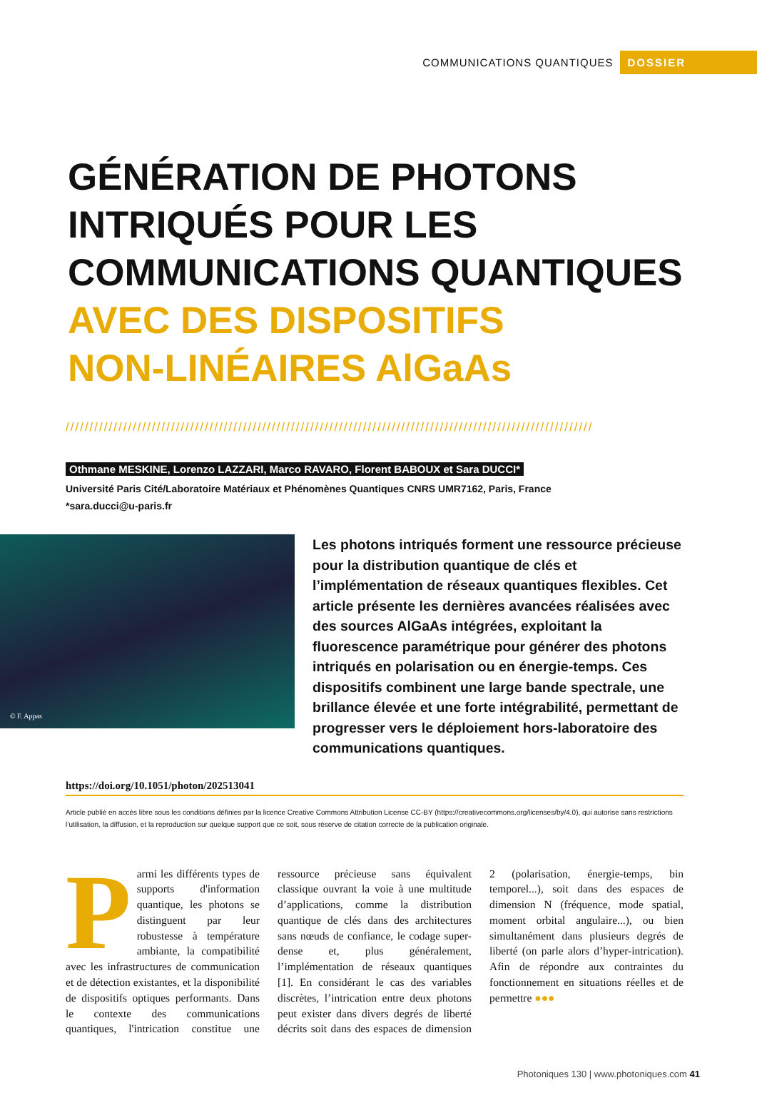COMMUNICATIONS QUANTIQUES DOSSIER
GÉNÉRATION DE PHOTONS
INTRIQUÉS POUR LES
COMMUNICATIONS QUANTIQUES
AVEC DES DISPOSITIFS
NON-LINÉAIRES AlGaAs
//////////////////////////////////////////////////////////////////////////////////////////////////////////////
Othmane MESKINE, Lorenzo LAZZARI, Marco RAVARO, Florent BABOUX et Sara DUCCI*
Université Paris Cité/Laboratoire Matériaux et Phénomènes Quantiques CNRS UMR7162, Paris, France
*sara.ducci@u-paris.fr
© F. Appas
Les photons intriqués forment une ressource précieuse pour la distribution quantique de clés et l’implémentation de réseaux quantiques flexibles. Cet article présente les dernières avancées réalisées avec des sources AlGaAs intégrées, exploitant la fluorescence paramétrique pour générer des photons intriqués en polarisation ou en énergie-temps. Ces dispositifs combinent une large bande spectrale, une brillance élevée et une forte intégrabilité, permettant de progresser vers le déploiement hors-laboratoire des communications quantiques.
https://doi.org/10.1051/photon/202513041
Article publié en accès libre sous les conditions définies par la licence Creative Commons Attribution License CC-BY (https://creativecommons.org/licenses/by/4.0), qui autorise sans restrictions l’utilisation, la diffusion, et la reproduction sur quelque support que ce soit, sous réserve de citation correcte de la publication originale.
Parmi les différents types de supports d'information quantique, les photons se distinguent par leur robustesse à température ambiante, la compatibilité avec les infrastructures de communication et de détection existantes, et la disponibilité de dispositifs optiques performants. Dans le contexte des communications quantiques, l'intrication constitue une ressource précieuse sans équivalent classique ouvrant la voie à une multitude d’applications, comme la distribution quantique de clés dans des architectures sans nœuds de confiance, le codage super-dense et, plus généralement, l’implémentation de réseaux quantiques [1]. En considérant le cas des variables discrètes, l’intrication entre deux photons peut exister dans divers degrés de liberté décrits soit dans des espaces de dimension 2 (polarisation, énergie-temps, bin temporel...), soit dans des espaces de dimension N (fréquence, mode spatial, moment orbital angulaire...), ou bien simultanément dans plusieurs degrés de liberté (on parle alors d’hyper-intrication). Afin de répondre aux contraintes du fonctionnement en situations réelles et de permettre ●●●
Photoniques 130 | www.photoniques.com 41